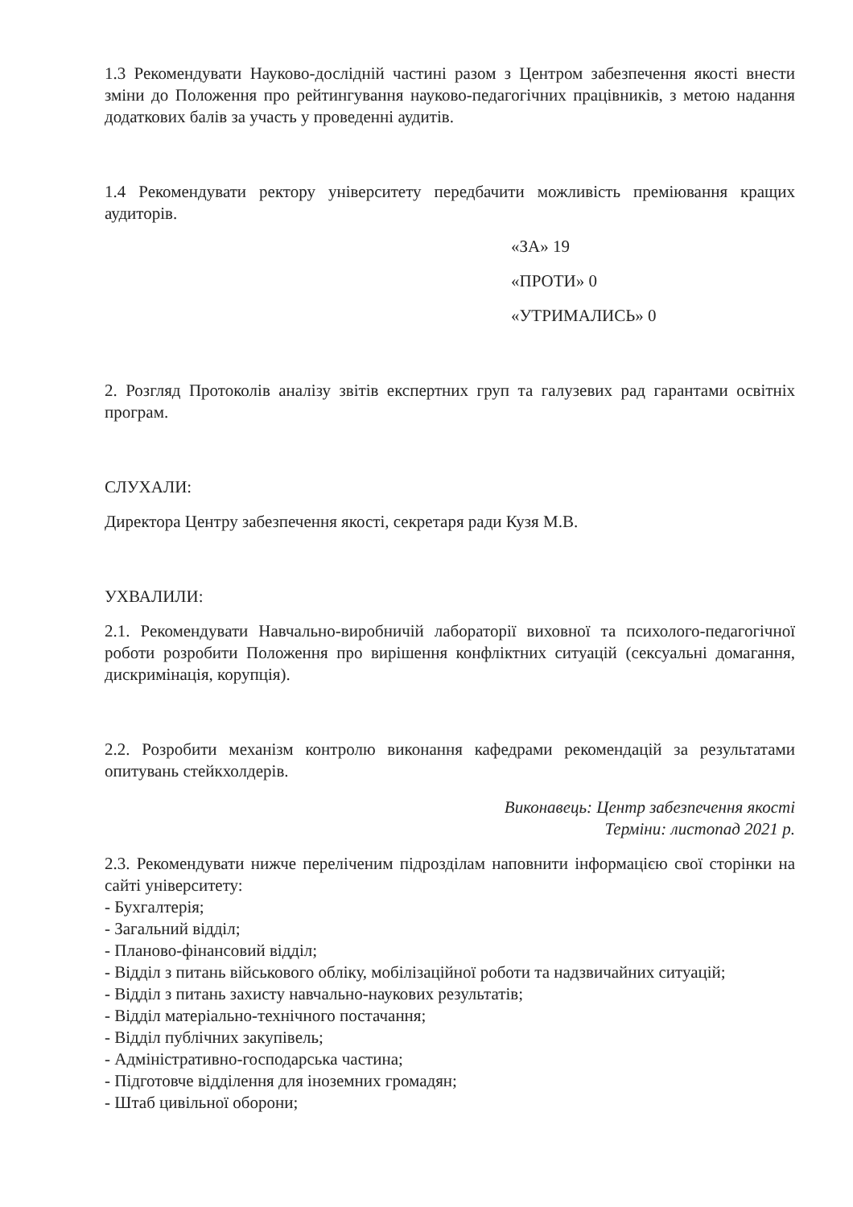1.3 Рекомендувати Науково-дослідній частині разом з Центром забезпечення якості внести зміни до Положення про рейтингування науково-педагогічних працівників, з метою надання додаткових балів за участь у проведенні аудитів.
1.4 Рекомендувати ректору університету передбачити можливість преміювання кращих аудиторів.
«ЗА» 19
«ПРОТИ» 0
«УТРИМАЛИСЬ» 0
2. Розгляд Протоколів аналізу звітів експертних груп та галузевих рад гарантами освітніх програм.
СЛУХАЛИ:
Директора Центру забезпечення якості, секретаря ради Кузя М.В.
УХВАЛИЛИ:
2.1. Рекомендувати Навчально-виробничій лабораторії виховної та психолого-педагогічної роботи розробити Положення про вирішення конфліктних ситуацій (сексуальні домагання, дискримінація, корупція).
2.2. Розробити механізм контролю виконання кафедрами рекомендацій за результатами опитувань стейкхолдерів.
Виконавець: Центр забезпечення якості
Терміни: листопад 2021 р.
2.3. Рекомендувати нижче переліченим підрозділам наповнити інформацією свої сторінки на сайті університету:
- Бухгалтерія;
- Загальний відділ;
- Планово-фінансовий відділ;
- Відділ з питань військового обліку, мобілізаційної роботи та надзвичайних ситуацій;
- Відділ з питань захисту навчально-наукових результатів;
- Відділ матеріально-технічного постачання;
- Відділ публічних закупівель;
- Адміністративно-господарська частина;
- Підготовче відділення для іноземних громадян;
- Штаб цивільної оборони;